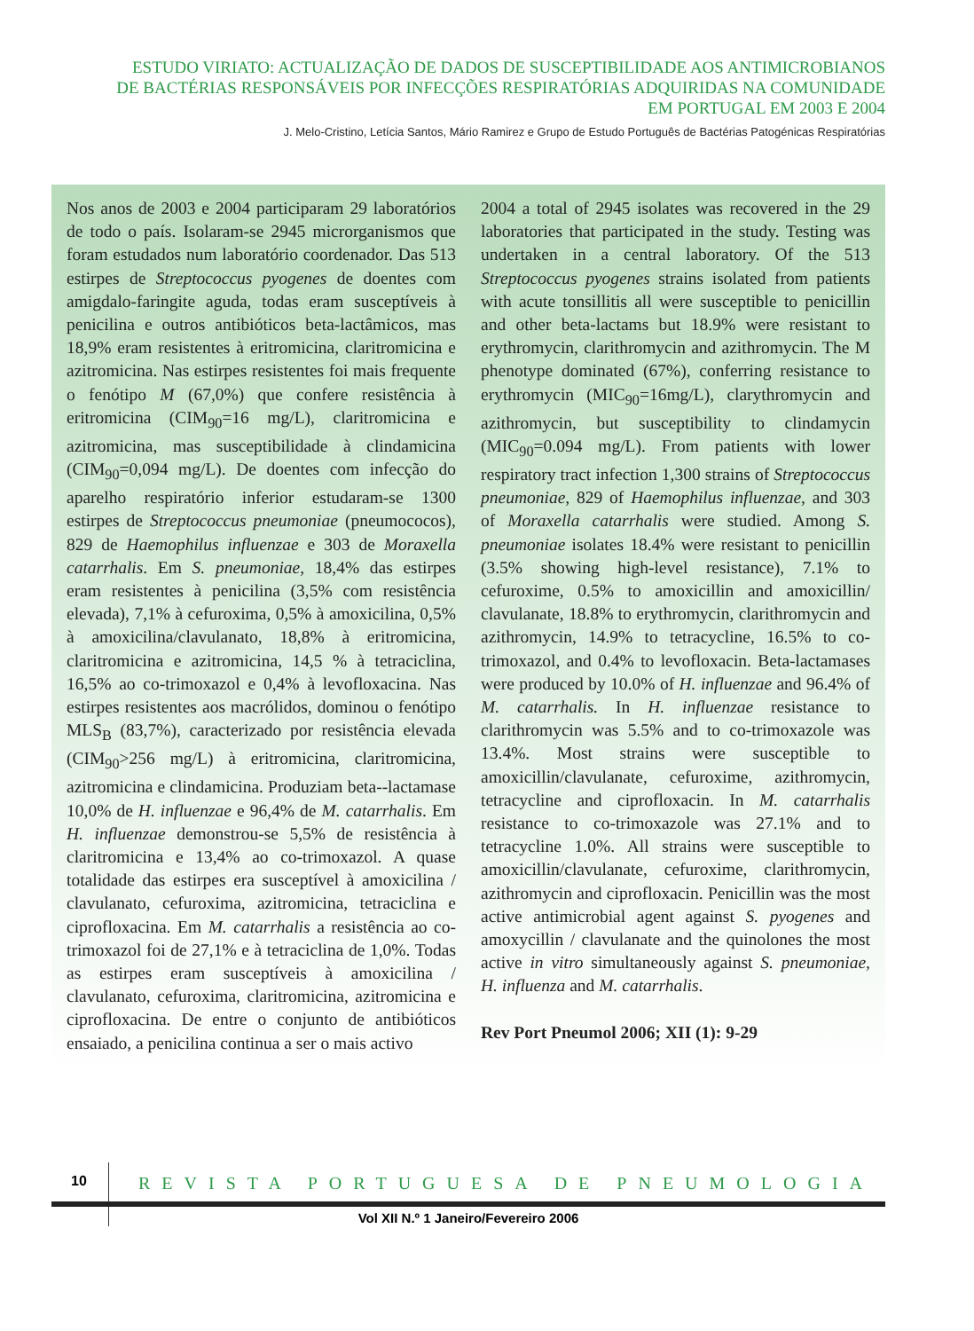ESTUDO VIRIATO: ACTUALIZAÇÃO DE DADOS DE SUSCEPTIBILIDADE AOS ANTIMICROBIANOS
DE BACTÉRIAS RESPONSÁVEIS POR INFECÇÕES RESPIRATÓRIAS ADQUIRIDAS NA COMUNIDADE
EM PORTUGAL EM 2003 E 2004
J. Melo-Cristino, Letícia Santos, Mário Ramirez e Grupo de Estudo Português de Bactérias Patogénicas Respiratórias
Nos anos de 2003 e 2004 participaram 29 laboratórios de todo o país. Isolaram-se 2945 microrganismos que foram estudados num laboratório coordenador. Das 513 estirpes de Streptococcus pyogenes de doentes com amigdalo-faringite aguda, todas eram susceptíveis à penicilina e outros antibióticos beta-lactâmicos, mas 18,9% eram resistentes à eritromicina, claritromicina e azitromicina. Nas estirpes resistentes foi mais frequente o fenótipo M (67,0%) que confere resistência à eritromicina (CIM<sub>90</sub>=16 mg/L), claritromicina e azitromicina, mas susceptibilidade à clindamicina (CIM<sub>90</sub>=0,094 mg/L). De doentes com infecção do aparelho respiratório inferior estudaram-se 1300 estirpes de Streptococcus pneumoniae (pneumococos), 829 de Haemophilus influenzae e 303 de Moraxella catarrhalis. Em S. pneumoniae, 18,4% das estirpes eram resistentes à penicilina (3,5% com resistência elevada), 7,1% à cefuroxima, 0,5% à amoxicilina, 0,5% à amoxicilina/clavulanato, 18,8% à eritromicina, claritromicina e azitromicina, 14,5 % à tetraciclina, 16,5% ao co-trimoxazol e 0,4% à levofloxacina. Nas estirpes resistentes aos macrólidos, dominou o fenótipo MLS<sub>B</sub> (83,7%), caracterizado por resistência elevada (CIM<sub>90</sub>>256 mg/L) à eritromicina, claritromicina, azitromicina e clindamicina. Produziam beta--lactamase 10,0% de H. influenzae e 96,4% de M. catarrhalis. Em H. influenzae demonstrou-se 5,5% de resistência à claritromicina e 13,4% ao co-trimoxazol. A quase totalidade das estirpes era susceptível à amoxicilina / clavulanato, cefuroxima, azitromicina, tetraciclina e ciprofloxacina. Em M. catarrhalis a resistência ao co-trimoxazol foi de 27,1% e à tetraciclina de 1,0%. Todas as estirpes eram susceptíveis à amoxicilina / clavulanato, cefuroxima, claritromicina, azitromicina e ciprofloxacina. De entre o conjunto de antibióticos ensaiado, a penicilina continua a ser o mais activo
2004 a total of 2945 isolates was recovered in the 29 laboratories that participated in the study. Testing was undertaken in a central laboratory. Of the 513 Streptococcus pyogenes strains isolated from patients with acute tonsillitis all were susceptible to penicillin and other beta-lactams but 18.9% were resistant to erythromycin, clarithromycin and azithromycin. The M phenotype dominated (67%), conferring resistance to erythromycin (MIC<sub>90</sub>=16mg/L), clarythromycin and azithromycin, but susceptibility to clindamycin (MIC<sub>90</sub>=0.094 mg/L). From patients with lower respiratory tract infection 1,300 strains of Streptococcus pneumoniae, 829 of Haemophilus influenzae, and 303 of Moraxella catarrhalis were studied. Among S. pneumoniae isolates 18.4% were resistant to penicillin (3.5% showing high-level resistance), 7.1% to cefuroxime, 0.5% to amoxicillin and amoxicillin/ clavulanate, 18.8% to erythromycin, clarithromycin and azithromycin, 14.9% to tetracycline, 16.5% to co-trimoxazol, and 0.4% to levofloxacin. Beta-lactamases were produced by 10.0% of H. influenzae and 96.4% of M. catarrhalis. In H. influenzae resistance to clarithromycin was 5.5% and to co-trimoxazole was 13.4%. Most strains were susceptible to amoxicillin/clavulanate, cefuroxime, azithromycin, tetracycline and ciprofloxacin. In M. catarrhalis resistance to co-trimoxazole was 27.1% and to tetracycline 1.0%. All strains were susceptible to amoxicillin/clavulanate, cefuroxime, clarithromycin, azithromycin and ciprofloxacin. Penicillin was the most active antimicrobial agent against S. pyogenes and amoxycillin / clavulanate and the quinolones the most active in vitro simultaneously against S. pneumoniae, H. influenza and M. catarrhalis.
Rev Port Pneumol 2006; XII (1): 9-29
10
REVISTA PORTUGUESA DE PNEUMOLOGIA
Vol XII N.º 1 Janeiro/Fevereiro 2006